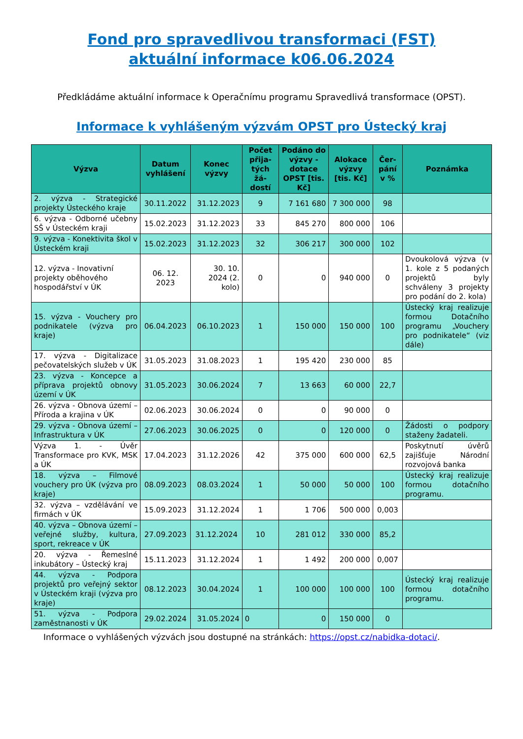Fond pro spravedlivou transformaci (FST)
aktuální informace k06.06.2024
Předkládáme aktuální informace k Operačnímu programu Spravedlivá transformace (OPST).
Informace k vyhlášeným výzvám OPST pro Ústecký kraj
| Výzva | Datum vyhlášení | Konec výzvy | Počet přija-tých žá-dostí | Podáno do výzvy - dotace OPST [tis. Kč] | Alokace výzvy [tis. Kč] | Čer-pání v % | Poznámka |
| --- | --- | --- | --- | --- | --- | --- | --- |
| 2. výzva - Strategické projekty Ústeckého kraje | 30.11.2022 | 31.12.2023 | 9 | 7 161 680 | 7 300 000 | 98 | |
| 6. výzva - Odborné učebny SŠ v Ústeckém kraji | 15.02.2023 | 31.12.2023 | 33 | 845 270 | 800 000 | 106 | |
| 9. výzva - Konektivita škol v Ústeckém kraji | 15.02.2023 | 31.12.2023 | 32 | 306 217 | 300 000 | 102 | |
| 12. výzva - Inovativní projekty oběhového hospodářství v ÚK | 06. 12. 2023 | 30. 10. 2024 (2. kolo) | 0 | 0 | 940 000 | 0 | Dvoukolová výzva (v 1. kole z 5 podaných projektů byly schváleny 3 projekty pro podání do 2. kola) |
| 15. výzva - Vouchery pro podnikatele (výzva pro kraje) | 06.04.2023 | 06.10.2023 | 1 | 150 000 | 150 000 | 100 | Ústecký kraj realizuje formou Dotačního programu „Vouchery pro podnikatele“ (viz dále) |
| 17. výzva - Digitalizace pečovatelských služeb v ÚK | 31.05.2023 | 31.08.2023 | 1 | 195 420 | 230 000 | 85 | |
| 23. výzva - Koncepce a příprava projektů obnovy území v ÚK | 31.05.2023 | 30.06.2024 | 7 | 13 663 | 60 000 | 22,7 | |
| 26. výzva - Obnova území – Příroda a krajina v ÚK | 02.06.2023 | 30.06.2024 | 0 | 0 | 90 000 | 0 | |
| 29. výzva - Obnova území – Infrastruktura v ÚK | 27.06.2023 | 30.06.2025 | 0 | 0 | 120 000 | 0 | Žádosti o podpory staženy žadateli. |
| Výzva 1. - Úvěr Transformace pro KVK, MSK a ÚK | 17.04.2023 | 31.12.2026 | 42 | 375 000 | 600 000 | 62,5 | Poskytnutí úvěrů zajišťuje Národní rozvojová banka |
| 18. výzva – Filmové vouchery pro ÚK (výzva pro kraje) | 08.09.2023 | 08.03.2024 | 1 | 50 000 | 50 000 | 100 | Ústecký kraj realizuje formou dotačního programu. |
| 32. výzva – vzdělávání ve firmách v ÚK | 15.09.2023 | 31.12.2024 | 1 | 1 706 | 500 000 | 0,003 | |
| 40. výzva – Obnova území – veřejné služby, kultura, sport, rekreace v ÚK | 27.09.2023 | 31.12.2024 | 10 | 281 012 | 330 000 | 85,2 | |
| 20. výzva - Řemeslné inkubátory – Ústecký kraj | 15.11.2023 | 31.12.2024 | 1 | 1 492 | 200 000 | 0,007 | |
| 44. výzva - Podpora projektů pro veřejný sektor v Ústeckém kraji (výzva pro kraje) | 08.12.2023 | 30.04.2024 | 1 | 100 000 | 100 000 | 100 | Ústecký kraj realizuje formou dotačního programu. |
| 51. výzva - Podpora zaměstnanosti v ÚK | 29.02.2024 | 31.05.2024 | 0 | 0 | 150 000 | 0 | |
Informace o vyhlášených výzvách jsou dostupné na stránkách: https://opst.cz/nabidka-dotaci/.